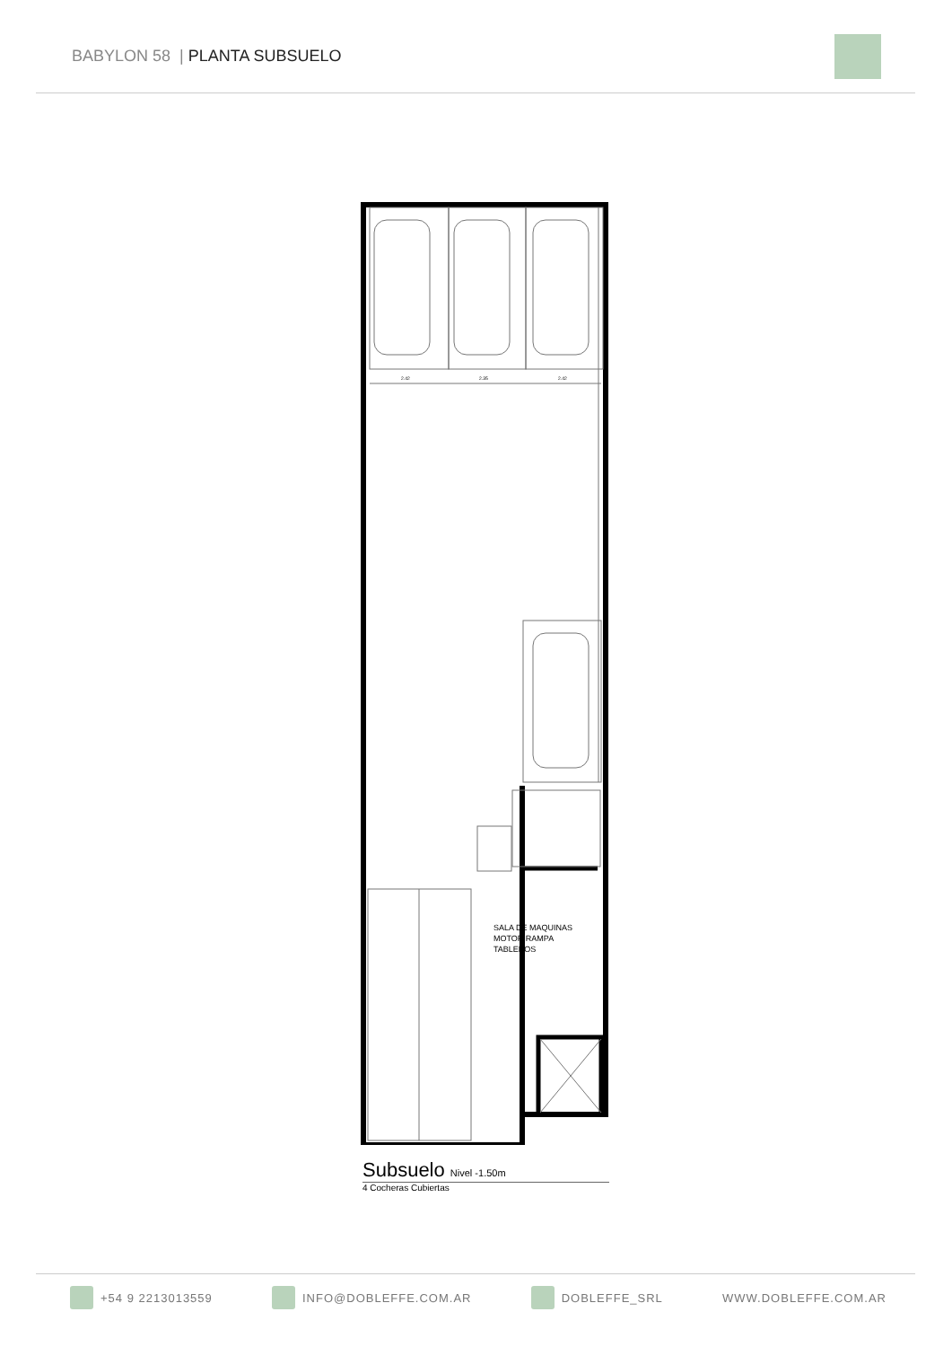BABYLON 58 | PLANTA SUBSUELO
2.42
2.35
2.42
SALA DE MAQUINAS
MOTOR RAMPA
TABLEROS
Subsuelo Nivel -1.50m
4 Cocheras Cubiertas
+54 9 2213013559 INFO@DOBLEFFE.COM.AR DOBLEFFE_SRL WWW.DOBLEFFE.COM.AR